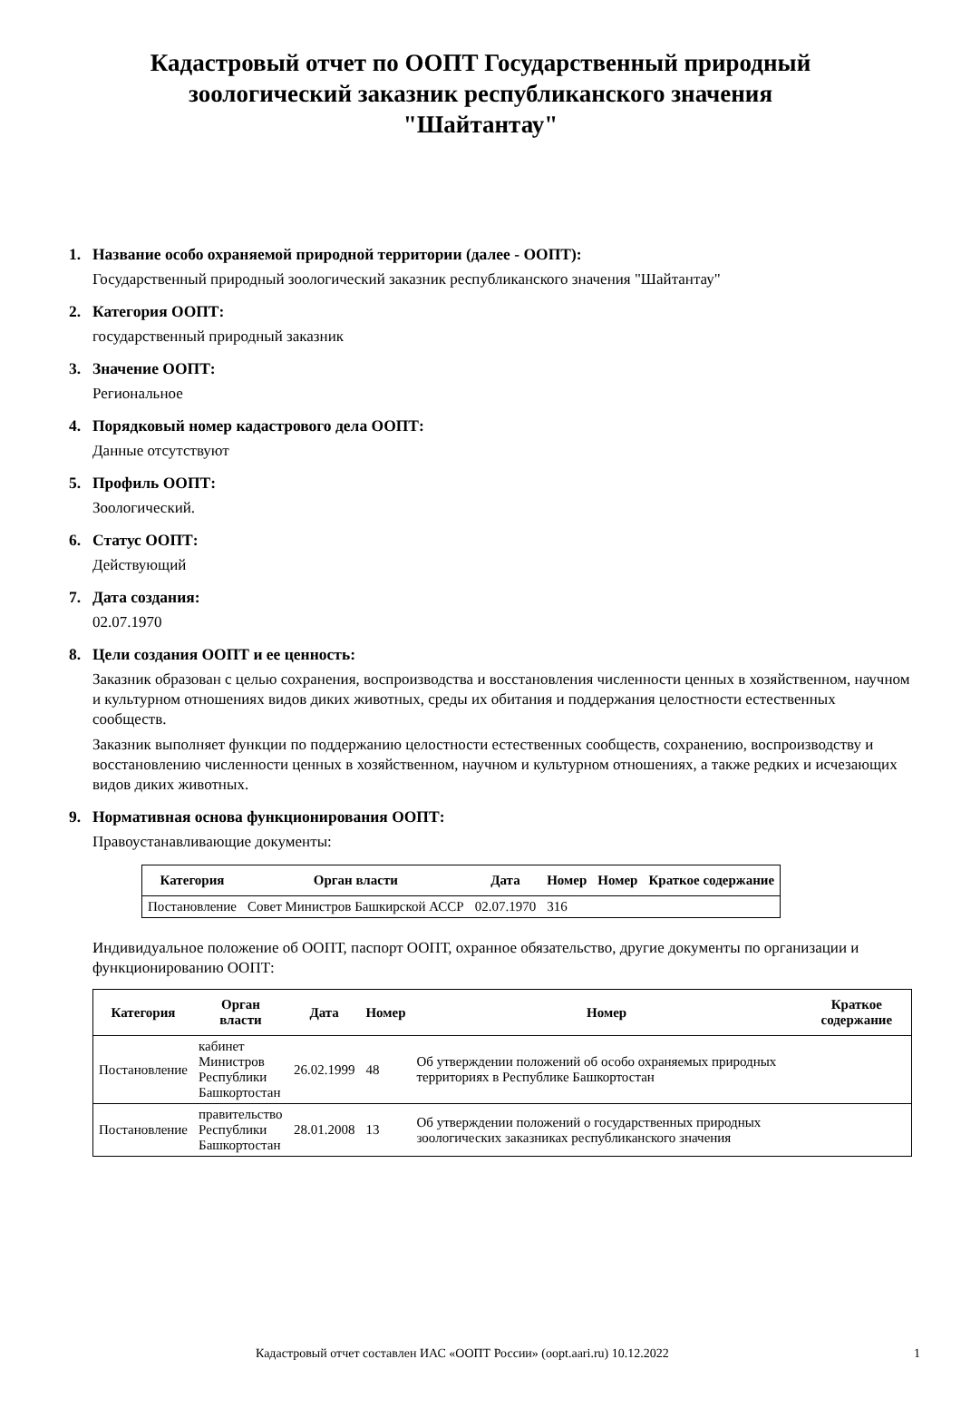Кадастровый отчет по ООПТ Государственный природный зоологический заказник республиканского значения "Шайтантау"
1. Название особо охраняемой природной территории (далее - ООПТ):
Государственный природный зоологический заказник республиканского значения "Шайтантау"
2. Категория ООПТ:
государственный природный заказник
3. Значение ООПТ:
Региональное
4. Порядковый номер кадастрового дела ООПТ:
Данные отсутствуют
5. Профиль ООПТ:
Зоологический.
6. Статус ООПТ:
Действующий
7. Дата создания:
02.07.1970
8. Цели создания ООПТ и ее ценность:
Заказник образован с целью сохранения, воспроизводства и восстановления численности ценных в хозяйственном, научном и культурном отношениях видов диких животных, среды их обитания и поддержания целостности естественных сообществ.
Заказник выполняет функции по поддержанию целостности естественных сообществ, сохранению, воспроизводству и восстановлению численности ценных в хозяйственном, научном и культурном отношениях, а также редких и исчезающих видов диких животных.
9. Нормативная основа функционирования ООПТ:
Правоустанавливающие документы:
| Категория | Орган власти | Дата | Номер | Номер | Краткое содержание |
| --- | --- | --- | --- | --- | --- |
| Постановление | Совет Министров Башкирской АССР | 02.07.1970 | 316 | | |
Индивидуальное положение об ООПТ, паспорт ООПТ, охранное обязательство, другие документы по организации и функционированию ООПТ:
| Категория | Орган власти | Дата | Номер | Номер | Краткое содержание |
| --- | --- | --- | --- | --- | --- |
| Постановление | кабинет Министров Республики Башкортостан | 26.02.1999 | 48 | Об утверждении положений об особо охраняемых природных территориях в Республике Башкортостан | |
| Постановление | правительство Республики Башкортостан | 28.01.2008 | 13 | Об утверждении положений о государственных природных зоологических заказниках республиканского значения | |
Кадастровый отчет составлен ИАС «ООПТ России» (oopt.aari.ru) 10.12.2022 1